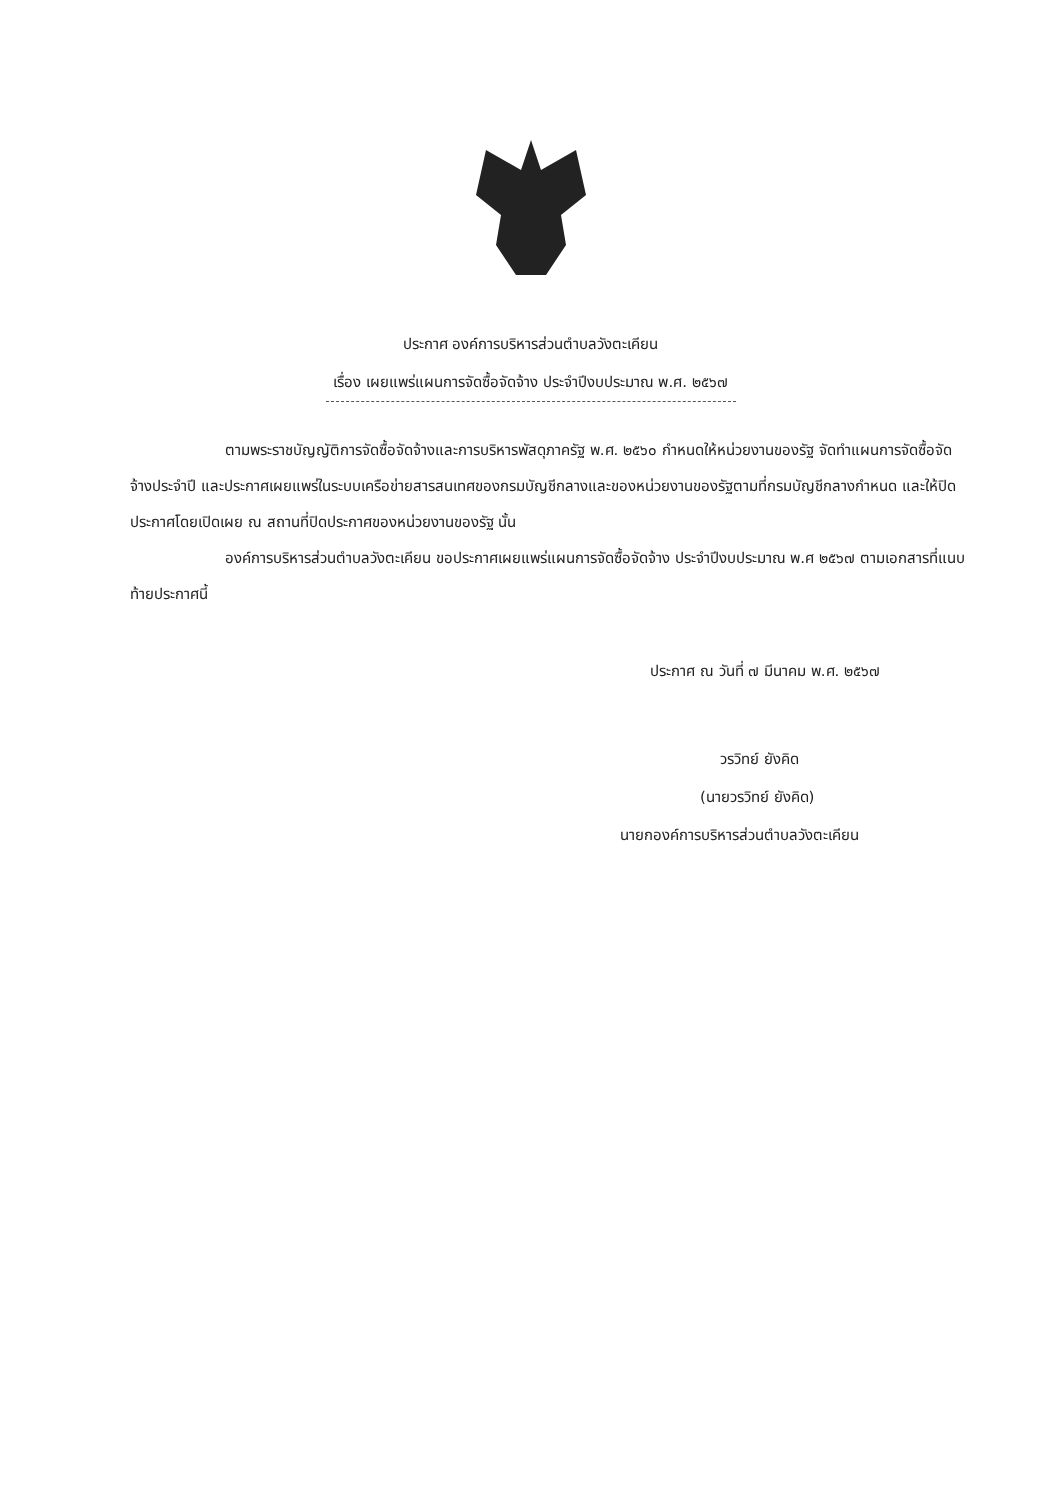ประกาศ องค์การบริหารส่วนตำบลวังตะเคียน
เรื่อง เผยแพร่แผนการจัดซื้อจัดจ้าง ประจำปีงบประมาณ พ.ศ. ๒๕๖๗
ตามพระราชบัญญัติการจัดซื้อจัดจ้างและการบริหารพัสดุภาครัฐ พ.ศ. ๒๕๖๐ กำหนดให้หน่วยงานของรัฐ จัดทำแผนการจัดซื้อจัดจ้างประจำปี และประกาศเผยแพร่ในระบบเครือข่ายสารสนเทศของกรมบัญชีกลางและของหน่วยงานของรัฐตามที่กรมบัญชีกลางกำหนด และให้ปิดประกาศโดยเปิดเผย ณ สถานที่ปิดประกาศของหน่วยงานของรัฐ นั้น
องค์การบริหารส่วนตำบลวังตะเคียน ขอประกาศเผยแพร่แผนการจัดซื้อจัดจ้าง ประจำปีงบประมาณ พ.ศ ๒๕๖๗ ตามเอกสารที่แนบท้ายประกาศนี้
ประกาศ ณ วันที่ ๗ มีนาคม พ.ศ. ๒๕๖๗
วรวิทย์ ยังคิด
(นายวรวิทย์ ยังคิด)
นายกองค์การบริหารส่วนตำบลวังตะเคียน